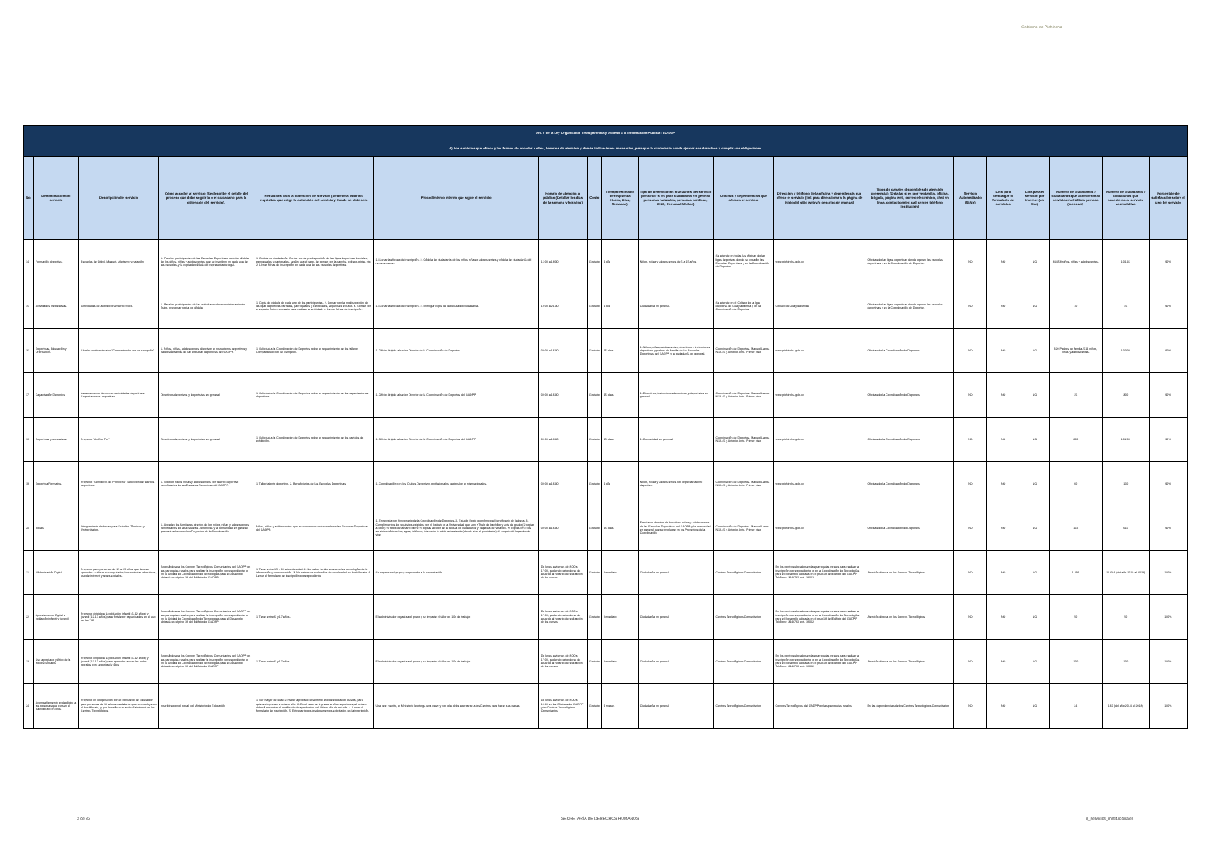Gobierno de Pichincha
| Art. 7 de la Ley Orgánica de Transparencia y Acceso a la Información Pública - LOTAIP | | | | | | | | | | | | | | | | | | |
| d) Los servicios que ofrece y las formas de acceder a ellos, horarios de atención y demás indicaciones necesarias, para que la ciudadanía pueda ejercer sus derechos y cumplir sus obligaciones | | | | | | | | | | | | | | | | | | |
| No. | Denominación del servicio | Descripción del servicio | Cómo acceder al servicio (Se describe el detalle del proceso que debe seguir la o el ciudadano para la obtención del servicio). | Requisitos para la obtención del servicio (Se deberá listar los requisitos que exige la obtención del servicio y donde se obtienen) | Procedimiento interno que sigue el servicio | Horario de atención al público (Detallar los días de la semana y horarios) | Costo | Tiempo estimado de respuesta (Horas, Días, Semanas) | Tipo de beneficiarios o usuarios del servicio (Describir si es para ciudadanía en general, personas naturales, personas jurídicas, ONG, Personal Médico) | Oficinas y dependencias que ofrecen el servicio | Dirección y teléfono de la oficina y dependencia que ofrece el servicio (link para direccionar a la página de inicio del sitio web y/o descripción manual) | Tipos de canales disponibles de atención presencial: (Detallar si es por ventanilla, oficina, brigada, página web, correo electrónico, chat en línea, contact center, call center, teléfono institución) | Servicio Automatizado (Si/No) | Link para descargar el formulario de servicios | Link para el servicio por internet (on line) | Número de ciudadanos / ciudadanas que accedieron al servicio en el último período (mensual) | Número de ciudadanos / ciudadanas que accedieron al servicio acumulativo | Porcentaje de satisfacción sobre el uso del servicio |
| 14 | Formación deportiva. | Escuelas de fútbol, básquet, atletismo y natación | 1. Para los participantes de las Escuelas Deportivas, solicitar cédula de los niños, niñas y adolescentes que se inscriben en cada una de las escuelas, y la copia de cédula del representante legal. | 1. Cédula de ciudadanía. Contar con la predisposición de las ligas deportivas barriales, parroquiales y cantonales, según sea el caso, de contar con la cancha, coliseo, pista, etc. 2. Llenar fichas de inscripción en cada una de las escuelas deportivas. | 1.LLenar las fichas de inscripción. 2. Cédula de ciudadanía de los niños niñas o adolescentes y cédula de ciudadanía del representante. | 15:00 a 18:00 | Gratuito | 1 día | Niños, niñas y adolescentes de 5 a 15 años | Se atiende en todas las oficinas de las ligas deportivas donde se crearán las Escuelas Deportivas y en la Coordinación de Deportes | www.pichincha.gob.ec | Oficinas de las ligas deportivas donde operan las escuelas deportivas y en la Coordinación de Deportes | NO | NO | NO | 844.58 niños, niñas y adolescentes. | 10.135 | 90% |
| 15 | Actividades Recreativas. | Actividades de acondicionamiento físico. | 1. Para los participantes de las actividades de acondicionamiento físico, presentar copia de cédula. | 1. Copia de cédula de cada uno de los participantes. 2. Contar con la predisposición de las ligas deportivas barriales, parroquiales y cantonales, según sea el caso. 3. Contar con el espacio físico necesario para realizar la actividad. 4. Llenar fichas de inscripción. | 1.LLenar las fichas de inscripción. 2. Entregar copia de la cédula de ciudadanía. | 18:00 a 21:00 | Gratuito | 1 día | Ciudadanía en general. | Se atiende en el Coliseo de la liga deportiva de Guayllabamba y en la Coordinación de Deportes | Coliseo de Guayllabamba | Oficinas de las ligas deportivas donde operan las escuelas deportivas y en la Coordinación de Deportes | NO | NO | NO | 10 | 45 | 90% |
| 16 | Deportivas, Educación y Orientación. | Charlas motivacionales "Compartiendo con un campeón". | 1. Niños, niñas, adolescentes, directivos e instructores deportivos y padres de familia de las escuelas deportivas del GADPP. | 1. Solicitud a la Coordinación de Deportes sobre el requerimiento de los talleres Compartiendo con un campeón. | 1. Oficio dirigido al señor Director de la Coordinación de Deportes. | 08:00 a 16:30 | Gratuito | 15 días | 1. Niños, niñas, adolescentes, directivos e instructores deportivos y padres de familia de las Escuelas Deportivas del GADPP y la ciudadanía en general. | Coordinación de Deportes. Manuel Larrea N13-45 y Antonio Ante. Primer piso | www.pichincha.gob.ec | Oficinas de la Coordinación de Deportes. | NO | NO | NO | 320 Padres de familia. 514 niños, niñas y adolescentes. | 10.000 | 90% |
| 17 | Capacitación Deportiva | Asesoramiento técnico en actividades deportivas. Capacitaciones deportivas. | Directivos deportivos y deportistas en general. | 1. Solicitud a la Coordinación de Deportes sobre el requerimiento de las capacitaciones deportivas. | 1. Oficio dirigido al señor Director de la Coordinación de Deportes del GADPP. | 08:00 a 16:30 | Gratuito | 15 días | 1. Directivos, instructores deportivos y deportistas en general. | Coordinación de Deportes. Manuel Larrea N13-45 y Antonio Ante. Primer piso | www.pichincha.gob.ec | Oficinas de la Coordinación de Deportes. | NO | NO | NO | 25 | 300 | 90% |
| 18 | Deportivas y recreativas. | Proyecto "Un Gol Por" | Directivos deportivos y deportistas en general. | 1. Solicitud a la Coordinación de Deportes sobre el requerimiento de los partidos de exhibición. | 1. Oficio dirigido al señor Director de la Coordinación de Deportes del GADPP. | 08:00 a 16:30 | Gratuito | 15 días | 1. Comunidad en general. | Coordinación de Deportes. Manuel Larrea N13-45 y Antonio Ante. Primer piso | www.pichincha.gob.ec | Oficinas de la Coordinación de Deportes. | NO | NO | NO | 300 | 10.200 | 90% |
| 19 | Deportiva Formativa. | Proyecto "Semilleros de Pichincha" Selección de talentos deportivos. | 1. Solo los niños, niñas y adolescentes con talento deportivo beneficiarios de las Escuelas Deportivas del GADPP. | 1. Taller talento deportivo. 2. Beneficiarios de las Escuelas Deportivas. | 1. Coordinación con los Clubes Deportivos profesionales nacionales e internacionales. | 08:00 a 16:30 | Gratuito | 1 día | Niños, niñas y adolescentes con especial talento deportivo. | Coordinación de Deportes. Manuel Larrea N13-45 y Antonio Ante. Primer piso | www.pichincha.gob.ec | Oficinas de la Coordinación de Deportes. | NO | NO | NO | 60 | 160 | 90% |
| 20 | Becas. | Otorgamiento de becas para Estudios Técnicos y Universitarios. | 1. Acceden los familiares directos de los niños, niñas y adolescentes, beneficiarios de las Escuelas Deportivas y la comunidad en general que se involucre en los Proyectos de la Coordinación | Niños, niñas y adolescentes que se encuentren entrenando en las Escuelas Deportivas del GADPP. | 1. Entrevista con funcionario de la Coordinación de Deportes. 2. Estudio Socio económico al beneficiario de la beca. 3. Cumplimientos de requisitos exigidos por el Instituto o la Universidad que son: •Título de bachiller y acta de grado (2 copias a color) •4 fotos de tamaño carné •3 copias a color de la cédula de ciudadanía y papeleta de votación. •2 copias b/n e los servicios básicos luz, agua, teléfono, internet o tv cable actualizada (donde vive el postulante) •2 croquis del lugar donde vive | 08:00 a 16:30 | Gratuito | 15 días | Familiares directos de los niños, niñas y adolescentes de las Escuelas Deportivas del GADPP y la comunidad en general que se involucre en los Proyectos de la Coordinación | Coordinación de Deportes. Manuel Larrea N13-45 y Antonio Ante. Primer piso | www.pichincha.gob.ec | Oficinas de la Coordinación de Deportes. | NO | NO | NO | 102 | 611 | 90% |
| 21 | Alfabetización Digital | Proyecto para personas de 15 a 65 años que desean aprender a utilizar el computador, herramientas ofimáticas, uso de internet y redes sociales. | Acercándose a los Centros Tecnológicos Comunitarios del GADPP en las parroquias rurales para realizar la inscripción correspondiente, o en la Unidad de Coordinación de Tecnologías para el Desarrollo ubicada en el piso 18 del Edificio del GADPP. | 1. Tener entre 15 y 65 años de edad. 2. No haber tenido acceso a las tecnologías de la información y comunicación. 3. No estar cursando años de escolaridad en bachillerato. 4. Llenar el formulario de inscripción correspondiente | Se organiza el grupo y se procede a la capacitación | De lunes a viernes de 8:00 a 17:00, pudiendo extenderse de acuerdo al horario de realización de los cursos | Gratuito | Inmediato | Ciudadanía en general | Centros Tecnológicos Comunitarios | En los centros ubicados en las parroquias rurales para realizar la inscripción correspondiente, o en la Coordinación de Tecnologías para el Desarrollo ubicada en el piso 18 del Edificio del GADPP, Teléfono: 3946760 ext. 18002 | Atención directa en los Centros Tecnológicos | NO | NO | NO | 1.491 | 21.664 (del año 2010 al 2019) | 100% |
| 22 | Aprestamiento Digital a población infantil y juvenil | Proyecto dirigido a la población infantil (6-12 años) y juvenil (12-17 años) para fortalecer capacidades en el uso de las TIC | Acercándose a los Centros Tecnológicos Comunitarios del GADPP en las parroquias rurales para realizar la inscripción correspondiente, o en la Unidad de Coordinación de Tecnologías para el Desarrollo ubicada en el piso 18 del Edificio del GADPP | 1. Tener entre 6 y 17 años. | El administrador organiza el grupo y se imparte el taller en 10h de trabajo | De lunes a viernes de 8:00 a 17:00, pudiendo extenderse de acuerdo al horario de realización de los cursos | Gratuito | Inmediato | Ciudadanía en general | Centros Tecnológicos Comunitarios | En los centros ubicados en las parroquias rurales para realizar la inscripción correspondiente, o en la Coordinación de Tecnologías para el Desarrollo ubicada en el piso 18 del Edificio del GADPP, Teléfono: 3946760 ext. 18002 | Atención directa en los Centros Tecnológicos | NO | NO | NO | 50 | 50 | 100% |
| 23 | Uso apropiado y ético de la Redes Sociales | Proyecto dirigido a la población infantil (6-12 años) y juvenil (12-17 años) para aprender a usar las redes sociales con seguridad y ética | Acercándose a los Centros Tecnológicos Comunitarios del GADPP en las parroquias rurales para realizar la inscripción correspondiente, o en la Unidad de Coordinación de Tecnologías para el Desarrollo ubicada en el piso 18 del Edificio del GADPP | 1. Tener entre 6 y 17 años. | El administrador organiza el grupo y se imparte el taller en 10h de trabajo | De lunes a viernes de 8:00 a 17:00, pudiendo extenderse de acuerdo al horario de realización de los cursos | Gratuito | Inmediato | Ciudadanía en general | Centros Tecnológicos Comunitarios | En los centros ubicados en las parroquias rurales para realizar la inscripción correspondiente, o en la Coordinación de Tecnologías para el Desarrollo ubicada en el piso 18 del Edificio del GADPP Teléfono: 3946760 ext. 18002 | Atención directa en los Centros Tecnológicos | NO | NO | NO | 100 | 100 | 100% |
| 24 | Acompañamiento pedagógico a las personas que cursan el Bachillerato en línea | Proyecto en cooperación con el Ministerio de Educación para personas de 18 años en adelante que no concluyeron el bachillerato, y que lo están cursando vía internet en los Centros Tecnológicos | Inscribirse en el portal del Ministerio de Educación | 1. Ser mayor de edad 2. Haber aprobado el séptimo año de educación básica, para quienes ingresan a octavo año. 3. En el caso de ingresar a años superiores, al octavo deberá presentar el certificado de aprobación del último año de estudio. 4. Llenar el formulario de inscripción. 5. Entregar todos los documentos solicitados en la inscripción. | Una vez inscrito, el Ministerio le otorga una clave y con ella debe acercarse a los Centros para hacer sus clases | De lunes a viernes de 8:00 a 16:30 en las Oficinas del GADPP y los Centros Tecnológicos Comunitarios | Gratuito | 9 meses | Ciudadanía en general | Centros Tecnológicos Comunitarios | Centros Tecnológicos del GADPP en las parroquias rurales | En las dependencias de los Centros Tecnológicos Comunitarios | NO | NO | NO | 34 | 160 (del año 2014 al 2018) | 100% |
3 de 33 SECRETARÍA DE DERECHOS HUMANOS d_servicios_institucionales